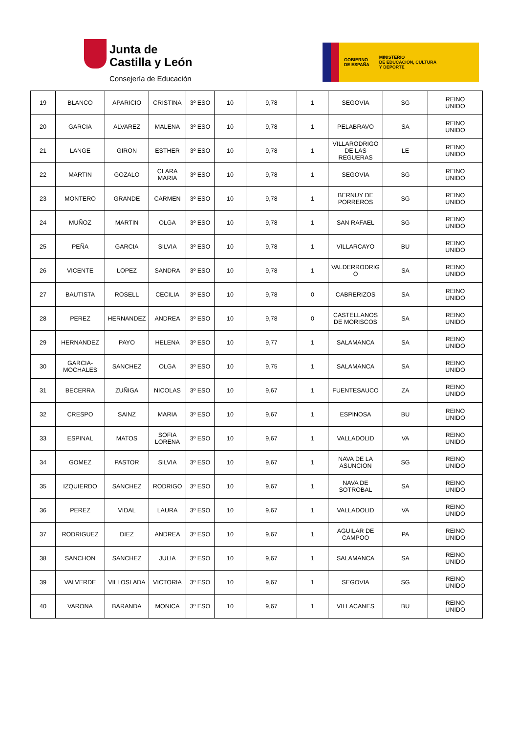Junta de
Castilla y León
Consejería de Educación
GOBIERNO
DE ESPAÑA
MINISTERIO
DE EDUCACIÓN, CULTURA
Y DEPORTE
| 19 | BLANCO | APARICIO | CRISTINA | 3º ESO | 10 | 9,78 | 1 | SEGOVIA | SG | REINO UNIDO |
| 20 | GARCIA | ALVAREZ | MALENA | 3º ESO | 10 | 9,78 | 1 | PELABRAVO | SA | REINO UNIDO |
| 21 | LANGE | GIRON | ESTHER | 3º ESO | 10 | 9,78 | 1 | VILLARODRIGO DE LAS REGUERAS | LE | REINO UNIDO |
| 22 | MARTIN | GOZALO | CLARA MARIA | 3º ESO | 10 | 9,78 | 1 | SEGOVIA | SG | REINO UNIDO |
| 23 | MONTERO | GRANDE | CARMEN | 3º ESO | 10 | 9,78 | 1 | BERNUY DE PORREROS | SG | REINO UNIDO |
| 24 | MUÑOZ | MARTIN | OLGA | 3º ESO | 10 | 9,78 | 1 | SAN RAFAEL | SG | REINO UNIDO |
| 25 | PEÑA | GARCIA | SILVIA | 3º ESO | 10 | 9,78 | 1 | VILLARCAYO | BU | REINO UNIDO |
| 26 | VICENTE | LOPEZ | SANDRA | 3º ESO | 10 | 9,78 | 1 | VALDERRODRIG O | SA | REINO UNIDO |
| 27 | BAUTISTA | ROSELL | CECILIA | 3º ESO | 10 | 9,78 | 0 | CABRERIZOS | SA | REINO UNIDO |
| 28 | PEREZ | HERNANDEZ | ANDREA | 3º ESO | 10 | 9,78 | 0 | CASTELLANOS DE MORISCOS | SA | REINO UNIDO |
| 29 | HERNANDEZ | PAYO | HELENA | 3º ESO | 10 | 9,77 | 1 | SALAMANCA | SA | REINO UNIDO |
| 30 | GARCIA-MOCHALES | SANCHEZ | OLGA | 3º ESO | 10 | 9,75 | 1 | SALAMANCA | SA | REINO UNIDO |
| 31 | BECERRA | ZUÑIGA | NICOLAS | 3º ESO | 10 | 9,67 | 1 | FUENTESAUCO | ZA | REINO UNIDO |
| 32 | CRESPO | SAINZ | MARIA | 3º ESO | 10 | 9,67 | 1 | ESPINOSA | BU | REINO UNIDO |
| 33 | ESPINAL | MATOS | SOFIA LORENA | 3º ESO | 10 | 9,67 | 1 | VALLADOLID | VA | REINO UNIDO |
| 34 | GOMEZ | PASTOR | SILVIA | 3º ESO | 10 | 9,67 | 1 | NAVA DE LA ASUNCION | SG | REINO UNIDO |
| 35 | IZQUIERDO | SANCHEZ | RODRIGO | 3º ESO | 10 | 9,67 | 1 | NAVA DE SOTROBAL | SA | REINO UNIDO |
| 36 | PEREZ | VIDAL | LAURA | 3º ESO | 10 | 9,67 | 1 | VALLADOLID | VA | REINO UNIDO |
| 37 | RODRIGUEZ | DIEZ | ANDREA | 3º ESO | 10 | 9,67 | 1 | AGUILAR DE CAMPOO | PA | REINO UNIDO |
| 38 | SANCHON | SANCHEZ | JULIA | 3º ESO | 10 | 9,67 | 1 | SALAMANCA | SA | REINO UNIDO |
| 39 | VALVERDE | VILLOSLADA | VICTORIA | 3º ESO | 10 | 9,67 | 1 | SEGOVIA | SG | REINO UNIDO |
| 40 | VARONA | BARANDA | MONICA | 3º ESO | 10 | 9,67 | 1 | VILLACANES | BU | REINO UNIDO |